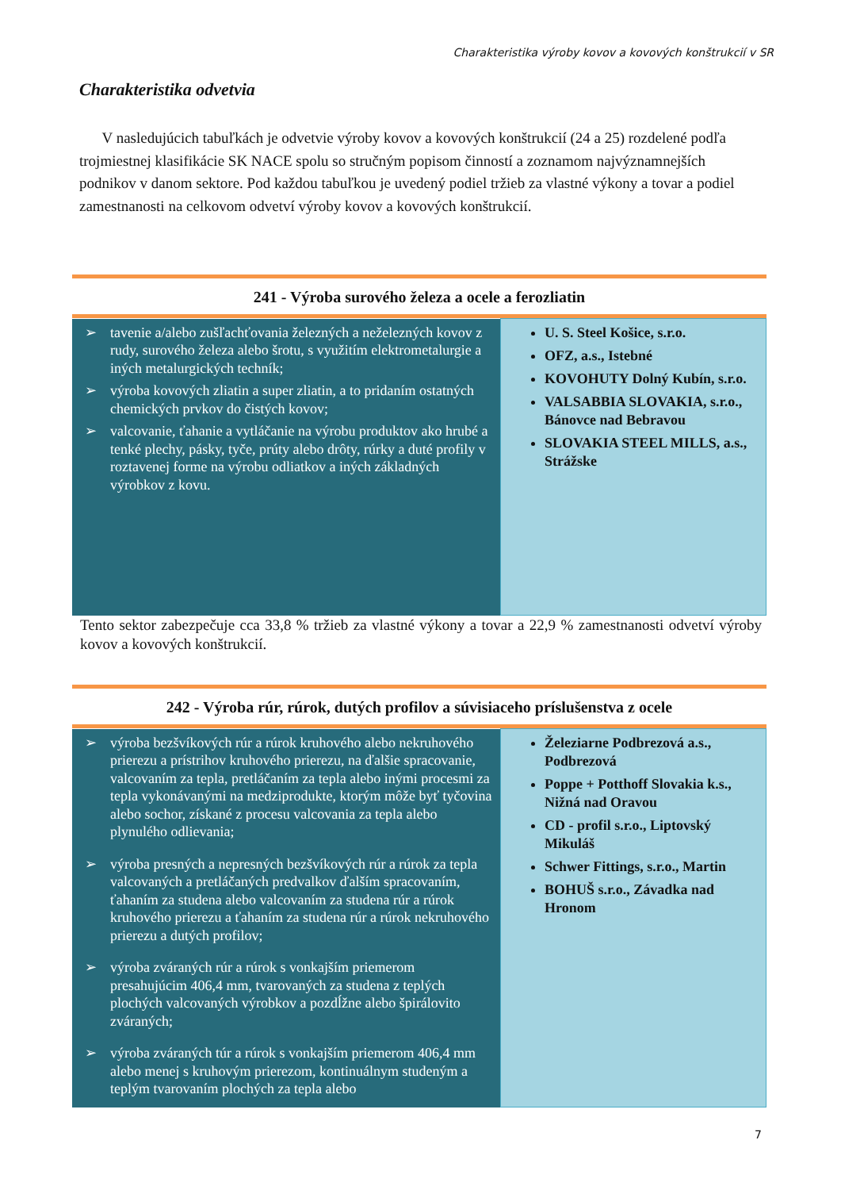Charakteristika výroby kovov a kovových konštrukcií v SR
Charakteristika odvetvia
V nasledujúcich tabuľkách je odvetvie výroby kovov a kovových konštrukcií (24 a 25) rozdelené podľa trojmiestnej klasifikácie SK NACE spolu so stručným popisom činností a zoznamom najvýznamnejších podnikov v danom sektore. Pod každou tabuľkou je uvedený podiel tržieb za vlastné výkony a tovar a podiel zamestnanosti na celkovom odvetví výroby kovov a kovových konštrukcií.
241 - Výroba surového železa a ocele a ferozliatin
| ➢ tavenie a/alebo zušľachťovania železných a neželezných kovov z rudy, surového železa alebo šrotu, s využitím elektrometalurgie a iných metalurgických techník; ➢ výroba kovových zliatin a super zliatin, a to pridaním ostatných chemických prvkov do čistých kovov; ➢ valcovanie, ťahanie a vytláčanie na výrobu produktov ako hrubé a tenké plechy, pásky, tyče, prúty alebo drôty, rúrky a duté profily v roztavenej forme na výrobu odliatkov a iných základných výrobkov z kovu. | U. S. Steel Košice, s.r.o. OFZ, a.s., Istebné KOVOHUTY Dolný Kubín, s.r.o. VALSABBIA SLOVAKIA, s.r.o., Bánovce nad Bebravou SLOVAKIA STEEL MILLS, a.s., Strážske |
Tento sektor zabezpečuje cca 33,8 % tržieb za vlastné výkony a tovar a 22,9 % zamestnanosti odvetví výroby kovov a kovových konštrukcií.
242 - Výroba rúr, rúrok, dutých profilov a súvisiaceho príslušenstva z ocele
| ➢ výroba bezšvíkových rúr a rúrok kruhového alebo nekruhového prierezu a prístrihov kruhového prierezu, na ďalšie spracovanie, valcovaním za tepla, pretláčaním za tepla alebo inými procesmi za tepla vykonávanými na medziprodukte, ktorým môže byť tyčovina alebo sochor, získané z procesu valcovania za tepla alebo plynulého odlievania; ➢ výroba presných a nepresných bezšvíkových rúr a rúrok za tepla valcovaných a pretláčaných predvalkov ďalším spracovaním, ťahaním za studena alebo valcovaním za studena rúr a rúrok kruhového prierezu a ťahaním za studena rúr a rúrok nekruhového prierezu a dutých profilov; ➢ výroba zváraných rúr a rúrok s vonkajším priemerom presahujúcim 406,4 mm, tvarovaných za studena z teplých plochých valcovaných výrobkov a pozdĺžne alebo špirálovito zváraných; ➢ výroba zváraných túr a rúrok s vonkajším priemerom 406,4 mm alebo menej s kruhovým prierezom, kontinuálnym studeným a teplým tvarovaním plochých za tepla alebo | Železiarne Podbrezová a.s., Podbrezová Poppe + Potthoff Slovakia k.s., Nižná nad Oravou CD - profil s.r.o., Liptovský Mikuláš Schwer Fittings, s.r.o., Martin BOHUŠ s.r.o., Závadka nad Hronom |
7